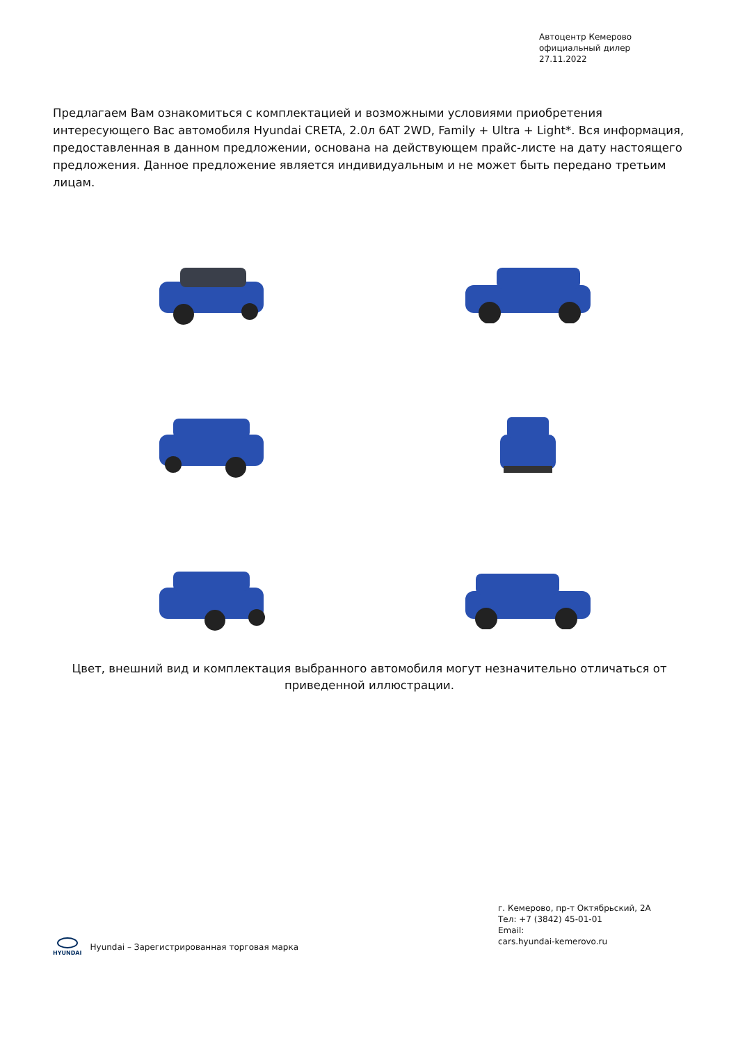Автоцентр Кемерово
официальный дилер
27.11.2022
Предлагаем Вам ознакомиться с комплектацией и возможными условиями приобретения интересующего Вас автомобиля Hyundai CRETA, 2.0л 6AT 2WD, Family + Ultra + Light*. Вся информация, предоставленная в данном предложении, основана на действующем прайс-листе на дату настоящего предложения. Данное предложение является индивидуальным и не может быть передано третьим лицам.
Цвет, внешний вид и комплектация выбранного автомобиля могут незначительно отличаться от приведенной иллюстрации.
г. Кемерово, пр-т Октябрьский, 2А
Тел: +7 (3842) 45-01-01
Email:
cars.hyundai-kemerovo.ru
HYUNDAI
Hyundai – Зарегистрированная торговая марка